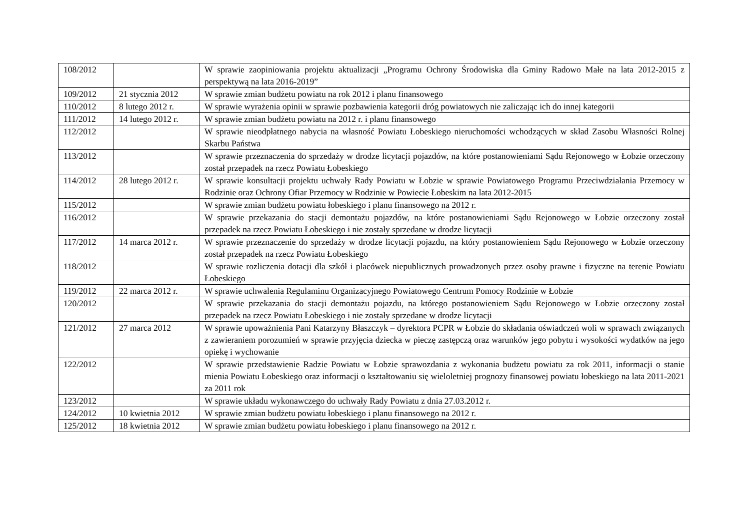| 108/2012 | | W sprawie zaopiniowania projektu aktualizacji „Programu Ochrony Środowiska dla Gminy Radowo Małe na lata 2012-2015 z perspektywą na lata 2016-2019” |
| 109/2012 | 21 stycznia 2012 | W sprawie zmian budżetu powiatu na rok 2012 i planu finansowego |
| 110/2012 | 8 lutego 2012 r. | W sprawie wyrażenia opinii w sprawie pozbawienia kategorii dróg powiatowych nie zaliczając ich do innej kategorii |
| 111/2012 | 14 lutego 2012 r. | W sprawie zmian budżetu powiatu na 2012 r. i planu finansowego |
| 112/2012 | | W sprawie nieodpłatnego nabycia na własność Powiatu Łobeskiego nieruchomości wchodzących w skład Zasobu Własności Rolnej Skarbu Państwa |
| 113/2012 | | W sprawie przeznaczenia do sprzedaży w drodze licytacji pojazdów, na które postanowieniami Sądu Rejonowego w Łobzie orzeczony został przepadek na rzecz Powiatu Łobeskiego |
| 114/2012 | 28 lutego 2012 r. | W sprawie konsultacji projektu uchwały Rady Powiatu w Łobzie w sprawie Powiatowego Programu Przeciwdziałania Przemocy w Rodzinie oraz Ochrony Ofiar Przemocy w Rodzinie w Powiecie Łobeskim na lata 2012-2015 |
| 115/2012 | | W sprawie zmian budżetu powiatu łobeskiego i planu finansowego na 2012 r. |
| 116/2012 | | W sprawie przekazania do stacji demontażu pojazdów, na które postanowieniami Sądu Rejonowego w Łobzie orzeczony został przepadek na rzecz Powiatu Łobeskiego i nie zostały sprzedane w drodze licytacji |
| 117/2012 | 14 marca 2012 r. | W sprawie przeznaczenie do sprzedaży w drodze licytacji pojazdu, na który postanowieniem Sądu Rejonowego w Łobzie orzeczony został przepadek na rzecz Powiatu Łobeskiego |
| 118/2012 | | W sprawie rozliczenia dotacji dla szkół i placówek niepublicznych prowadzonych przez osoby prawne i fizyczne na terenie Powiatu Łobeskiego |
| 119/2012 | 22 marca 2012 r. | W sprawie uchwalenia Regulaminu Organizacyjnego Powiatowego Centrum Pomocy Rodzinie w Łobzie |
| 120/2012 | | W sprawie przekazania do stacji demontażu pojazdu, na którego postanowieniem Sądu Rejonowego w Łobzie orzeczony został przepadek na rzecz Powiatu Łobeskiego i nie zostały sprzedane w drodze licytacji |
| 121/2012 | 27 marca 2012 | W sprawie upoważnienia Pani Katarzyny Błaszczyk – dyrektora PCPR w Łobzie do składania oświadczeń woli w sprawach związanych z zawieraniem porozumień w sprawie przyjęcia dziecka w pieczę zastępczą oraz warunków jego pobytu i wysokości wydatków na jego opiekę i wychowanie |
| 122/2012 | | W sprawie przedstawienie Radzie Powiatu w Łobzie sprawozdania z wykonania budżetu powiatu za rok 2011, informacji o stanie mienia Powiatu Łobeskiego oraz informacji o kształtowaniu się wieloletniej prognozy finansowej powiatu łobeskiego na lata 2011-2021 za 2011 rok |
| 123/2012 | | W sprawie układu wykonawczego do uchwały Rady Powiatu z dnia 27.03.2012 r. |
| 124/2012 | 10 kwietnia 2012 | W sprawie zmian budżetu powiatu łobeskiego i planu finansowego na 2012 r. |
| 125/2012 | 18 kwietnia 2012 | W sprawie zmian budżetu powiatu łobeskiego i planu finansowego na 2012 r. |